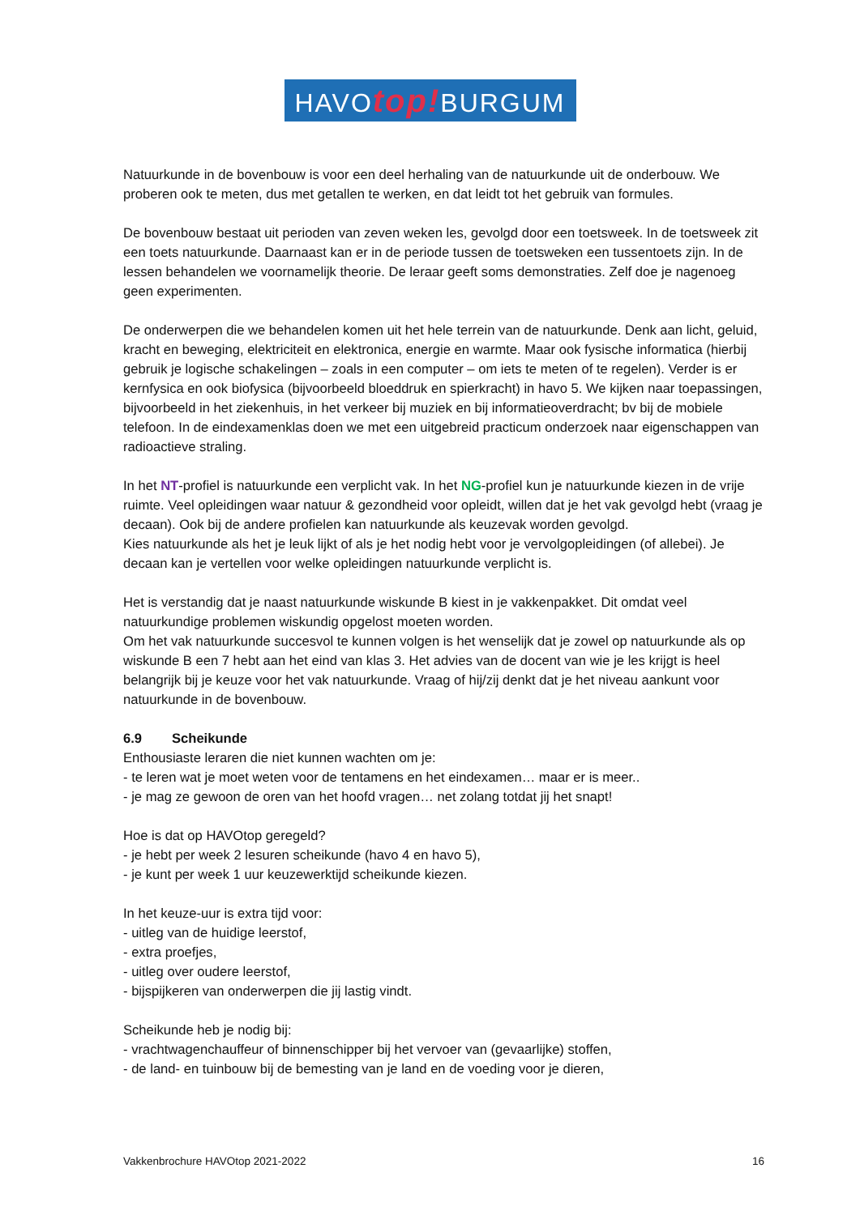HAVOtop!BURGUM
Natuurkunde in de bovenbouw is voor een deel herhaling van de natuurkunde uit de onderbouw. We proberen ook te meten, dus met getallen te werken, en dat leidt tot het gebruik van formules.
De bovenbouw bestaat uit perioden van zeven weken les, gevolgd door een toetsweek. In de toetsweek zit een toets natuurkunde. Daarnaast kan er in de periode tussen de toetsweken een tussentoets zijn. In de lessen behandelen we voornamelijk theorie. De leraar geeft soms demonstraties. Zelf doe je nagenoeg geen experimenten.
De onderwerpen die we behandelen komen uit het hele terrein van de natuurkunde. Denk aan licht, geluid, kracht en beweging, elektriciteit en elektronica, energie en warmte. Maar ook fysische informatica (hierbij gebruik je logische schakelingen – zoals in een computer – om iets te meten of te regelen). Verder is er kernfysica en ook biofysica (bijvoorbeeld bloeddruk en spierkracht) in havo 5. We kijken naar toepassingen, bijvoorbeeld in het ziekenhuis, in het verkeer bij muziek en bij informatieoverdracht; bv bij de mobiele telefoon. In de eindexamenklas doen we met een uitgebreid practicum onderzoek naar eigenschappen van radioactieve straling.
In het NT-profiel is natuurkunde een verplicht vak. In het NG-profiel kun je natuurkunde kiezen in de vrije ruimte. Veel opleidingen waar natuur & gezondheid voor opleidt, willen dat je het vak gevolgd hebt (vraag je decaan). Ook bij de andere profielen kan natuurkunde als keuzevak worden gevolgd.
Kies natuurkunde als het je leuk lijkt of als je het nodig hebt voor je vervolgopleidingen (of allebei). Je decaan kan je vertellen voor welke opleidingen natuurkunde verplicht is.
Het is verstandig dat je naast natuurkunde wiskunde B kiest in je vakkenpakket. Dit omdat veel natuurkundige problemen wiskundig opgelost moeten worden.
Om het vak natuurkunde succesvol te kunnen volgen is het wenselijk dat je zowel op natuurkunde als op wiskunde B een 7 hebt aan het eind van klas 3. Het advies van de docent van wie je les krijgt is heel belangrijk bij je keuze voor het vak natuurkunde. Vraag of hij/zij denkt dat je het niveau aankunt voor natuurkunde in de bovenbouw.
6.9 Scheikunde
Enthousiaste leraren die niet kunnen wachten om je:
- te leren wat je moet weten voor de tentamens en het eindexamen… maar er is meer..
- je mag ze gewoon de oren van het hoofd vragen… net zolang totdat jij het snapt!
Hoe is dat op HAVOtop geregeld?
- je hebt per week 2 lesuren scheikunde (havo 4 en havo 5),
- je kunt per week 1 uur keuzewerktijd scheikunde kiezen.
In het keuze-uur is extra tijd voor:
- uitleg van de huidige leerstof,
- extra proefjes,
- uitleg over oudere leerstof,
- bijspijkeren van onderwerpen die jij lastig vindt.
Scheikunde heb je nodig bij:
- vrachtwagenchauffeur of binnenschipper bij het vervoer van (gevaarlijke) stoffen,
- de land- en tuinbouw bij de bemesting van je land en de voeding voor je dieren,
Vakkenbrochure HAVOtop 2021-2022 16